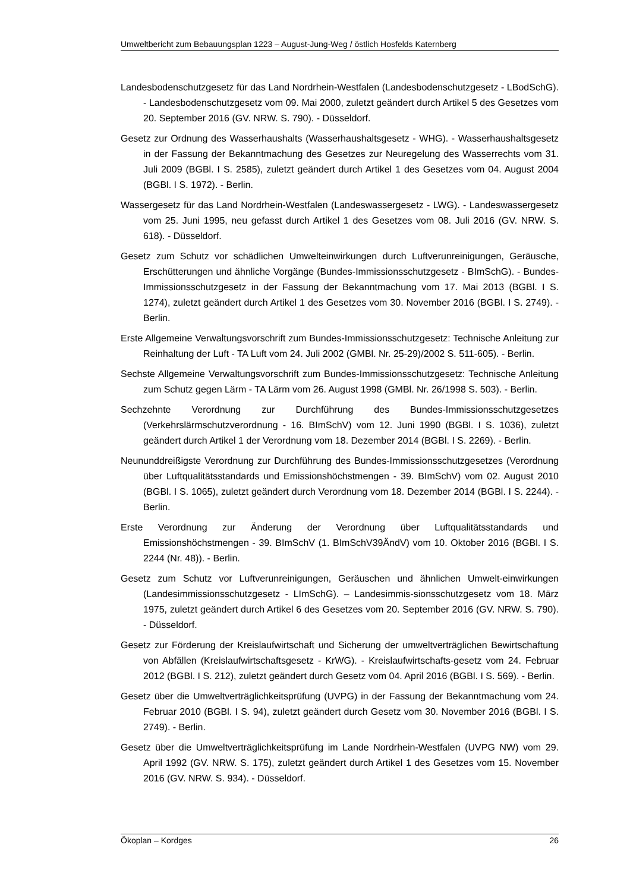Umweltbericht zum Bebauungsplan 1223 – August-Jung-Weg / östlich Hosfelds Katernberg
Landesbodenschutzgesetz für das Land Nordrhein-Westfalen (Landesbodenschutzgesetz - LBodSchG). - Landesbodenschutzgesetz vom 09. Mai 2000, zuletzt geändert durch Artikel 5 des Gesetzes vom 20. September 2016 (GV. NRW. S. 790). - Düsseldorf.
Gesetz zur Ordnung des Wasserhaushalts (Wasserhaushaltsgesetz - WHG). - Wasserhaushaltsgesetz in der Fassung der Bekanntmachung des Gesetzes zur Neuregelung des Wasserrechts vom 31. Juli 2009 (BGBl. I S. 2585), zuletzt geändert durch Artikel 1 des Gesetzes vom 04. August 2004 (BGBl. I S. 1972). - Berlin.
Wassergesetz für das Land Nordrhein-Westfalen (Landeswassergesetz - LWG). - Landeswassergesetz vom 25. Juni 1995, neu gefasst durch Artikel 1 des Gesetzes vom 08. Juli 2016 (GV. NRW. S. 618). - Düsseldorf.
Gesetz zum Schutz vor schädlichen Umwelteinwirkungen durch Luftverunreinigungen, Geräusche, Erschütterungen und ähnliche Vorgänge (Bundes-Immissionsschutzgesetz - BImSchG). - Bundes-Immissionsschutzgesetz in der Fassung der Bekanntmachung vom 17. Mai 2013 (BGBl. I S. 1274), zuletzt geändert durch Artikel 1 des Gesetzes vom 30. November 2016 (BGBl. I S. 2749). - Berlin.
Erste Allgemeine Verwaltungsvorschrift zum Bundes-Immissionsschutzgesetz: Technische Anleitung zur Reinhaltung der Luft - TA Luft vom 24. Juli 2002 (GMBl. Nr. 25-29)/2002 S. 511-605). - Berlin.
Sechste Allgemeine Verwaltungsvorschrift zum Bundes-Immissionsschutzgesetz: Technische Anleitung zum Schutz gegen Lärm - TA Lärm vom 26. August 1998 (GMBl. Nr. 26/1998 S. 503). - Berlin.
Sechzehnte Verordnung zur Durchführung des Bundes-Immissionsschutzgesetzes (Verkehrslärmschutzverordnung - 16. BImSchV) vom 12. Juni 1990 (BGBl. I S. 1036), zuletzt geändert durch Artikel 1 der Verordnung vom 18. Dezember 2014 (BGBl. I S. 2269). - Berlin.
Neununddreißigste Verordnung zur Durchführung des Bundes-Immissionsschutzgesetzes (Verordnung über Luftqualitätsstandards und Emissionshöchstmengen - 39. BImSchV) vom 02. August 2010 (BGBl. I S. 1065), zuletzt geändert durch Verordnung vom 18. Dezember 2014 (BGBl. I S. 2244). - Berlin.
Erste Verordnung zur Änderung der Verordnung über Luftqualitätsstandards und Emissionshöchstmengen - 39. BImSchV (1. BImSchV39ÄndV) vom 10. Oktober 2016 (BGBl. I S. 2244 (Nr. 48)). - Berlin.
Gesetz zum Schutz vor Luftverunreinigungen, Geräuschen und ähnlichen Umwelt-einwirkungen (Landesimmissionsschutzgesetz - LImSchG). – Landesimmis-sionsschutzgesetz vom 18. März 1975, zuletzt geändert durch Artikel 6 des Gesetzes vom 20. September 2016 (GV. NRW. S. 790). - Düsseldorf.
Gesetz zur Förderung der Kreislaufwirtschaft und Sicherung der umweltverträglichen Bewirtschaftung von Abfällen (Kreislaufwirtschaftsgesetz - KrWG). - Kreislaufwirtschafts-gesetz vom 24. Februar 2012 (BGBl. I S. 212), zuletzt geändert durch Gesetz vom 04. April 2016 (BGBl. I S. 569). - Berlin.
Gesetz über die Umweltverträglichkeitsprüfung (UVPG) in der Fassung der Bekanntmachung vom 24. Februar 2010 (BGBl. I S. 94), zuletzt geändert durch Gesetz vom 30. November 2016 (BGBl. I S. 2749). - Berlin.
Gesetz über die Umweltverträglichkeitsprüfung im Lande Nordrhein-Westfalen (UVPG NW) vom 29. April 1992 (GV. NRW. S. 175), zuletzt geändert durch Artikel 1 des Gesetzes vom 15. November 2016 (GV. NRW. S. 934). - Düsseldorf.
Ökoplan – Kordges 26